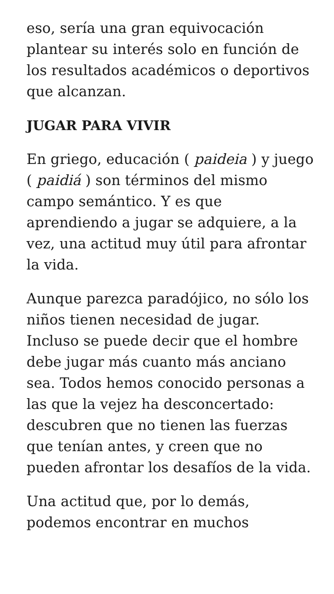eso, sería una gran equivocación plantear su interés solo en función de los resultados académicos o deportivos que alcanzan.
JUGAR PARA VIVIR
En griego, educación ( paideia ) y juego ( paidiá ) son términos del mismo campo semántico. Y es que aprendiendo a jugar se adquiere, a la vez, una actitud muy útil para afrontar la vida.
Aunque parezca paradójico, no sólo los niños tienen necesidad de jugar. Incluso se puede decir que el hombre debe jugar más cuanto más anciano sea. Todos hemos conocido personas a las que la vejez ha desconcertado: descubren que no tienen las fuerzas que tenían antes, y creen que no pueden afrontar los desafíos de la vida.
Una actitud que, por lo demás, podemos encontrar en muchos